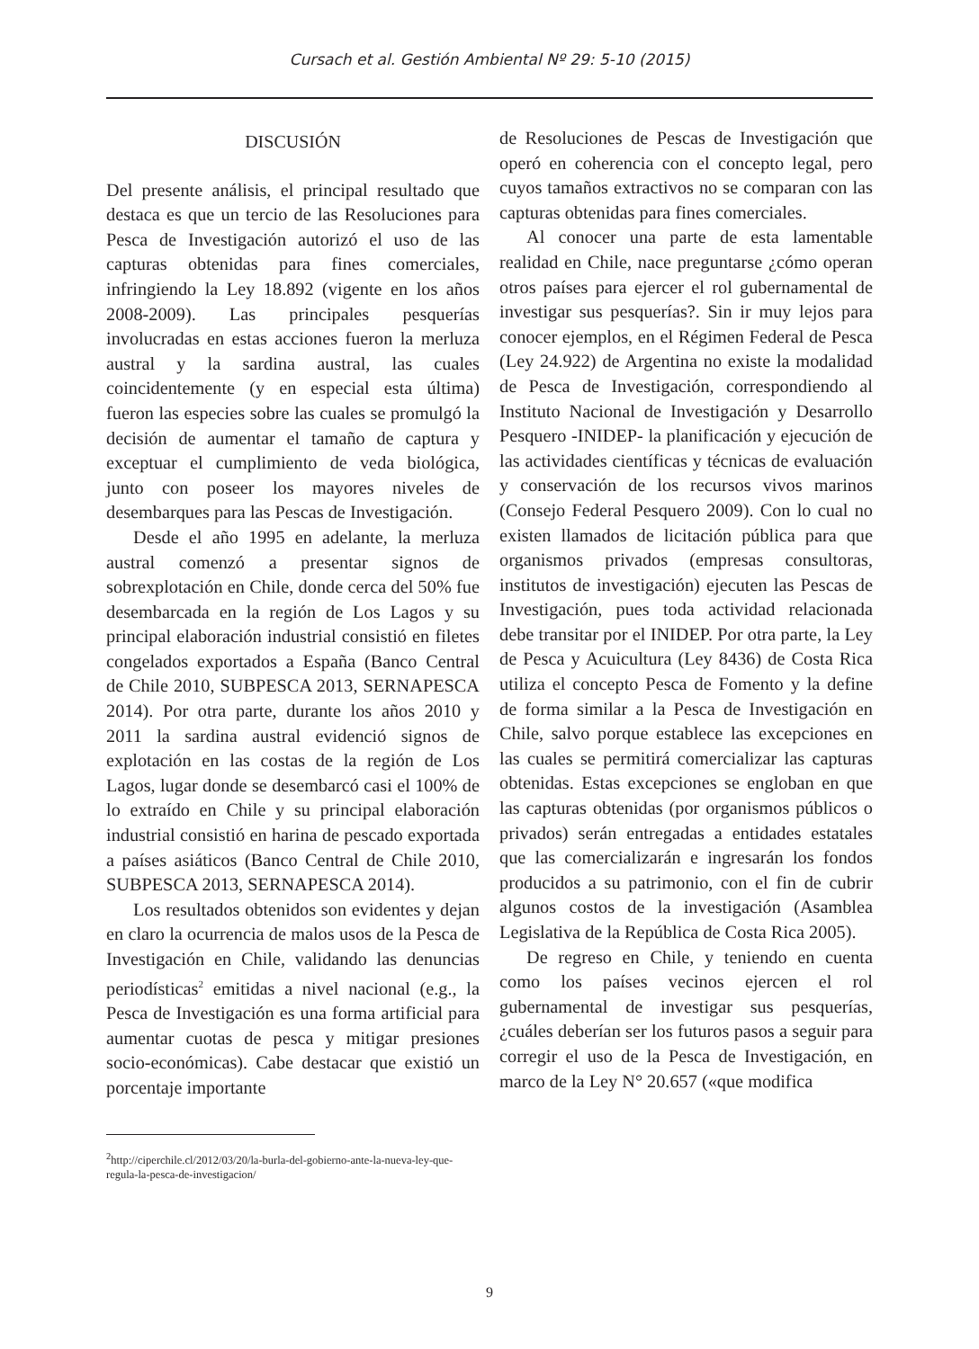Cursach et al. Gestión Ambiental Nº 29: 5-10 (2015)
DISCUSIÓN
Del presente análisis, el principal resultado que destaca es que un tercio de las Resoluciones para Pesca de Investigación autorizó el uso de las capturas obtenidas para fines comerciales, infringiendo la Ley 18.892 (vigente en los años 2008-2009). Las principales pesquerías involucradas en estas acciones fueron la merluza austral y la sardina austral, las cuales coincidentemente (y en especial esta última) fueron las especies sobre las cuales se promulgó la decisión de aumentar el tamaño de captura y exceptuar el cumplimiento de veda biológica, junto con poseer los mayores niveles de desembarques para las Pescas de Investigación.
Desde el año 1995 en adelante, la merluza austral comenzó a presentar signos de sobrexplotación en Chile, donde cerca del 50% fue desembarcada en la región de Los Lagos y su principal elaboración industrial consistió en filetes congelados exportados a España (Banco Central de Chile 2010, SUBPESCA 2013, SERNAPESCA 2014). Por otra parte, durante los años 2010 y 2011 la sardina austral evidenció signos de explotación en las costas de la región de Los Lagos, lugar donde se desembarcó casi el 100% de lo extraído en Chile y su principal elaboración industrial consistió en harina de pescado exportada a países asiáticos (Banco Central de Chile 2010, SUBPESCA 2013, SERNAPESCA 2014).
Los resultados obtenidos son evidentes y dejan en claro la ocurrencia de malos usos de la Pesca de Investigación en Chile, validando las denuncias periodísticas<sup>2</sup> emitidas a nivel nacional (e.g., la Pesca de Investigación es una forma artificial para aumentar cuotas de pesca y mitigar presiones socio-económicas). Cabe destacar que existió un porcentaje importante
<sup>2</sup> http://ciperchile.cl/2012/03/20/la-burla-del-gobierno-ante-la-nueva-ley-que-regula-la-pesca-de-investigacion/
de Resoluciones de Pescas de Investigación que operó en coherencia con el concepto legal, pero cuyos tamaños extractivos no se comparan con las capturas obtenidas para fines comerciales.
Al conocer una parte de esta lamentable realidad en Chile, nace preguntarse ¿cómo operan otros países para ejercer el rol gubernamental de investigar sus pesquerías?. Sin ir muy lejos para conocer ejemplos, en el Régimen Federal de Pesca (Ley 24.922) de Argentina no existe la modalidad de Pesca de Investigación, correspondiendo al Instituto Nacional de Investigación y Desarrollo Pesquero -INIDEP- la planificación y ejecución de las actividades científicas y técnicas de evaluación y conservación de los recursos vivos marinos (Consejo Federal Pesquero 2009). Con lo cual no existen llamados de licitación pública para que organismos privados (empresas consultoras, institutos de investigación) ejecuten las Pescas de Investigación, pues toda actividad relacionada debe transitar por el INIDEP. Por otra parte, la Ley de Pesca y Acuicultura (Ley 8436) de Costa Rica utiliza el concepto Pesca de Fomento y la define de forma similar a la Pesca de Investigación en Chile, salvo porque establece las excepciones en las cuales se permitirá comercializar las capturas obtenidas. Estas excepciones se engloban en que las capturas obtenidas (por organismos públicos o privados) serán entregadas a entidades estatales que las comercializarán e ingresarán los fondos producidos a su patrimonio, con el fin de cubrir algunos costos de la investigación (Asamblea Legislativa de la República de Costa Rica 2005).
De regreso en Chile, y teniendo en cuenta como los países vecinos ejercen el rol gubernamental de investigar sus pesquerías, ¿cuáles deberían ser los futuros pasos a seguir para corregir el uso de la Pesca de Investigación, en marco de la Ley N° 20.657 («que modifica
9